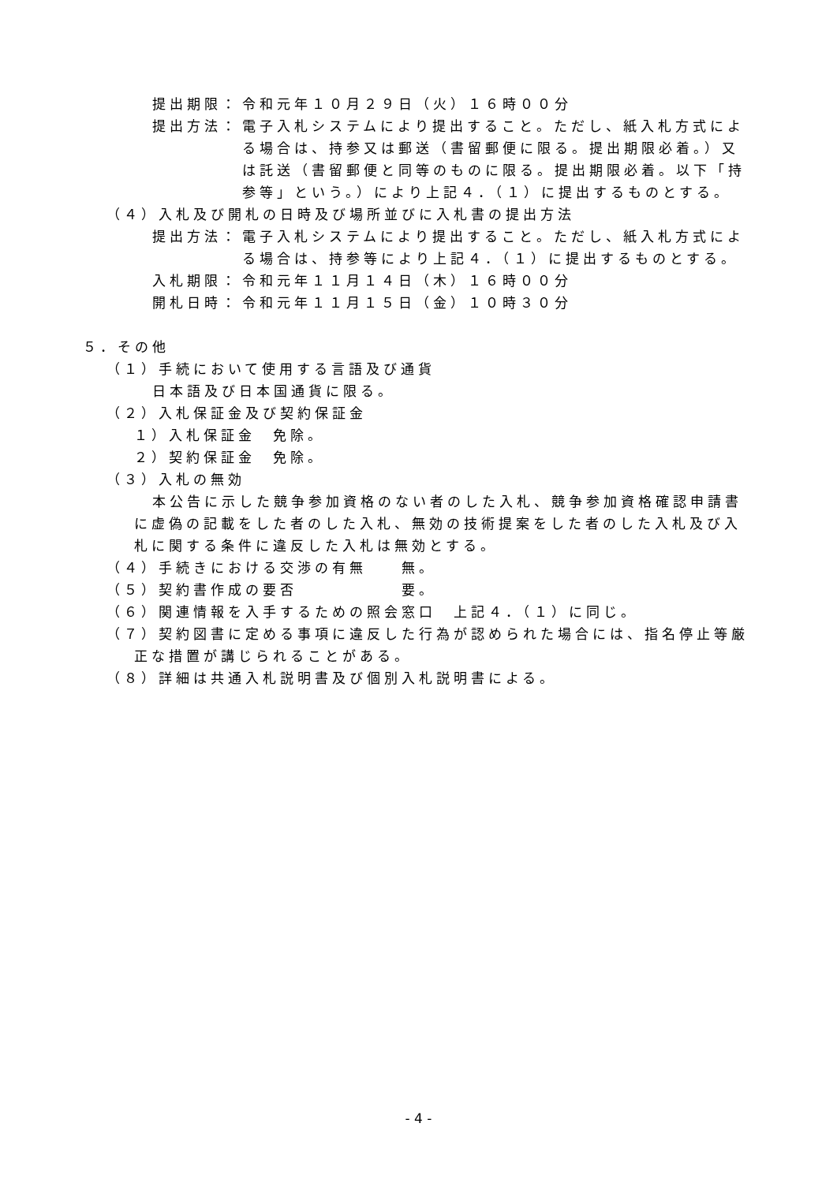提出期限： 令和元年１０月２９日（火）１６時００分
提出方法： 電子入札システムにより提出すること。ただし、紙入札方式によ
る場合は、持参又は郵送（書留郵便に限る。提出期限必着。）又
は託送（書留郵便と同等のものに限る。提出期限必着。以下「持
参等」という。）により上記４．（１）に提出するものとする。
（４）入札及び開札の日時及び場所並びに入札書の提出方法
提出方法： 電子入札システムにより提出すること。ただし、紙入札方式によ
る場合は、持参等により上記４．（１）に提出するものとする。
入札期限： 令和元年１１月１４日（木）１６時００分
開札日時： 令和元年１１月１５日（金）１０時３０分
５．その他
（１）手続において使用する言語及び通貨
日本語及び日本国通貨に限る。
（２）入札保証金及び契約保証金
１）入札保証金　免除。
２）契約保証金　免除。
（３）入札の無効
本公告に示した競争参加資格のない者のした入札、競争参加資格確認申請書
に虚偽の記載をした者のした入札、無効の技術提案をした者のした入札及び入
札に関する条件に違反した入札は無効とする。
（４）手続きにおける交渉の有無　　無。
（５）契約書作成の要否　　　　　　要。
（６）関連情報を入手するための照会窓口　上記４．（１）に同じ。
（７）契約図書に定める事項に違反した行為が認められた場合には、指名停止等厳
正な措置が講じられることがある。
（８）詳細は共通入札説明書及び個別入札説明書による。
- 4 -